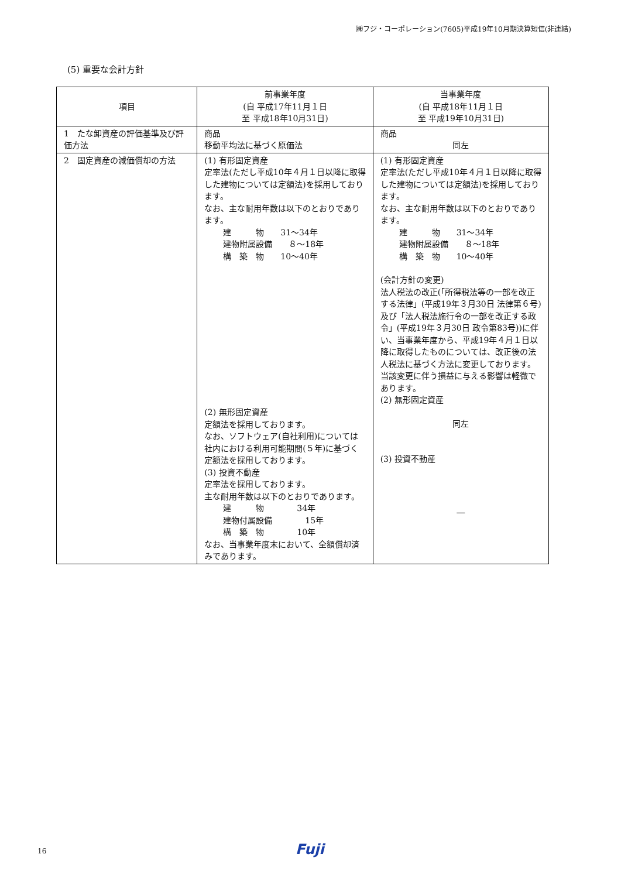㈱フジ・コーポレーション(7605)平成19年10月期決算短信(非連結)
(5) 重要な会計方針
| 項目 | 前事業年度 (自 平成17年11月１日 至 平成18年10月31日) | 当事業年度 (自 平成18年11月１日 至 平成19年10月31日) |
| 1 たな卸資産の評価基準及び評価方法 | 商品 移動平均法に基づく原価法 | 商品 同左 |
| 2 固定資産の減価償却の方法 | (1) 有形固定資産 定率法(ただし平成10年４月１日以降に取得した建物については定額法)を採用しております。 なお、主な耐用年数は以下のとおりであります。 建 物 31～34年 建物附属設備 ８～18年 構 築 物 10～40年 (2) 無形固定資産 定額法を採用しております。 なお、ソフトウェア(自社利用)については社内における利用可能期間(５年)に基づく定額法を採用しております。 (3) 投資不動産 定率法を採用しております。 主な耐用年数は以下のとおりであります。 建 物 34年 建物付属設備 15年 構 築 物 10年 なお、当事業年度末において、全額償却済みであります。 | (1) 有形固定資産 定率法(ただし平成10年４月１日以降に取得した建物については定額法)を採用しております。 なお、主な耐用年数は以下のとおりであります。 建 物 31～34年 建物附属設備 ８～18年 構 築 物 10～40年 (会計方針の変更) 法人税法の改正(「所得税法等の一部を改正する法律」(平成19年３月30日 法律第６号)及び「法人税法施行令の一部を改正する政令」(平成19年３月30日 政令第83号))に伴い、当事業年度から、平成19年４月１日以降に取得したものについては、改正後の法人税法に基づく方法に変更しております。 当該変更に伴う損益に与える影響は軽微であります。 (2) 無形固定資産 同左 (3) 投資不動産 ― |
16 Fuji